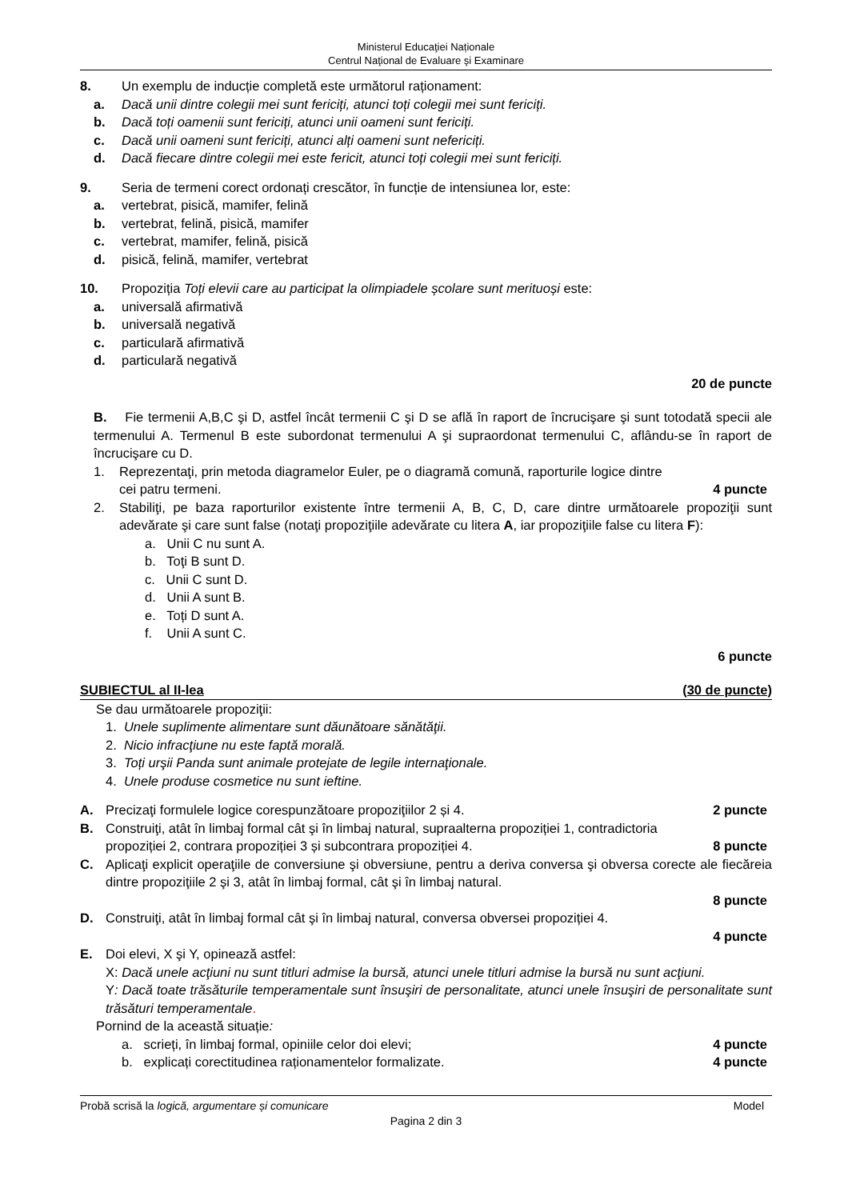Ministerul Educaţiei Naționale
Centrul Naţional de Evaluare şi Examinare
8. Un exemplu de inducție completă este următorul raționament:
a. Dacă unii dintre colegii mei sunt fericiți, atunci toți colegii mei sunt fericiți.
b. Dacă toți oamenii sunt fericiți, atunci unii oameni sunt fericiți.
c. Dacă unii oameni sunt fericiți, atunci alți oameni sunt nefericiți.
d. Dacă fiecare dintre colegii mei este fericit, atunci toți colegii mei sunt fericiți.
9. Seria de termeni corect ordonați crescător, în funcție de intensiunea lor, este:
a. vertebrat, pisică, mamifer, felină
b. vertebrat, felină, pisică, mamifer
c. vertebrat, mamifer, felină, pisică
d. pisică, felină, mamifer, vertebrat
10. Propoziția Toți elevii care au participat la olimpiadele școlare sunt merituoși este:
a. universală afirmativă
b. universală negativă
c. particulară afirmativă
d. particulară negativă
20 de puncte
B. Fie termenii A,B,C şi D, astfel încât termenii C şi D se află în raport de încrucişare şi sunt totodată specii ale termenului A. Termenul B este subordonat termenului A şi supraordonat termenului C, aflându-se în raport de încrucişare cu D.
1. Reprezentaţi, prin metoda diagramelor Euler, pe o diagramă comună, raporturile logice dintre
cei patru termeni. 4 puncte
2. Stabiliţi, pe baza raporturilor existente între termenii A, B, C, D, care dintre următoarele propoziţii sunt adevărate şi care sunt false (notaţi propoziţiile adevărate cu litera A, iar propoziţiile false cu litera F):
a. Unii C nu sunt A.
b. Toţi B sunt D.
c. Unii C sunt D.
d. Unii A sunt B.
e. Toți D sunt A.
f. Unii A sunt C.
6 puncte
SUBIECTUL al II-lea (30 de puncte)
Se dau următoarele propoziţii:
1. Unele suplimente alimentare sunt dăunătoare sănătăţii.
2. Nicio infracţiune nu este faptă morală.
3. Toți urşii Panda sunt animale protejate de legile internaţionale.
4. Unele produse cosmetice nu sunt ieftine.
A. Precizaţi formulele logice corespunzătoare propoziţiilor 2 și 4. 2 puncte
B. Construiţi, atât în limbaj formal cât şi în limbaj natural, supraalterna propoziției 1, contradictoria
propoziției 2, contrara propoziției 3 și subcontrara propoziției 4. 8 puncte
C. Aplicaţi explicit operaţiile de conversiune şi obversiune, pentru a deriva conversa şi obversa corecte ale fiecăreia dintre propoziţiile 2 şi 3, atât în limbaj formal, cât şi în limbaj natural.
8 puncte
D. Construiţi, atât în limbaj formal cât şi în limbaj natural, conversa obversei propoziției 4.
4 puncte
E. Doi elevi, X şi Y, opinează astfel:
X: Dacă unele acţiuni nu sunt titluri admise la bursă, atunci unele titluri admise la bursă nu sunt acţiuni.
Y: Dacă toate trăsăturile temperamentale sunt însuşiri de personalitate, atunci unele însuşiri de personalitate sunt trăsături temperamentale.
Pornind de la această situație:
a. scrieți, în limbaj formal, opiniile celor doi elevi; 4 puncte
b. explicați corectitudinea raționamentelor formalizate. 4 puncte
Probă scrisă la logică, argumentare și comunicare Model
Pagina 2 din 3